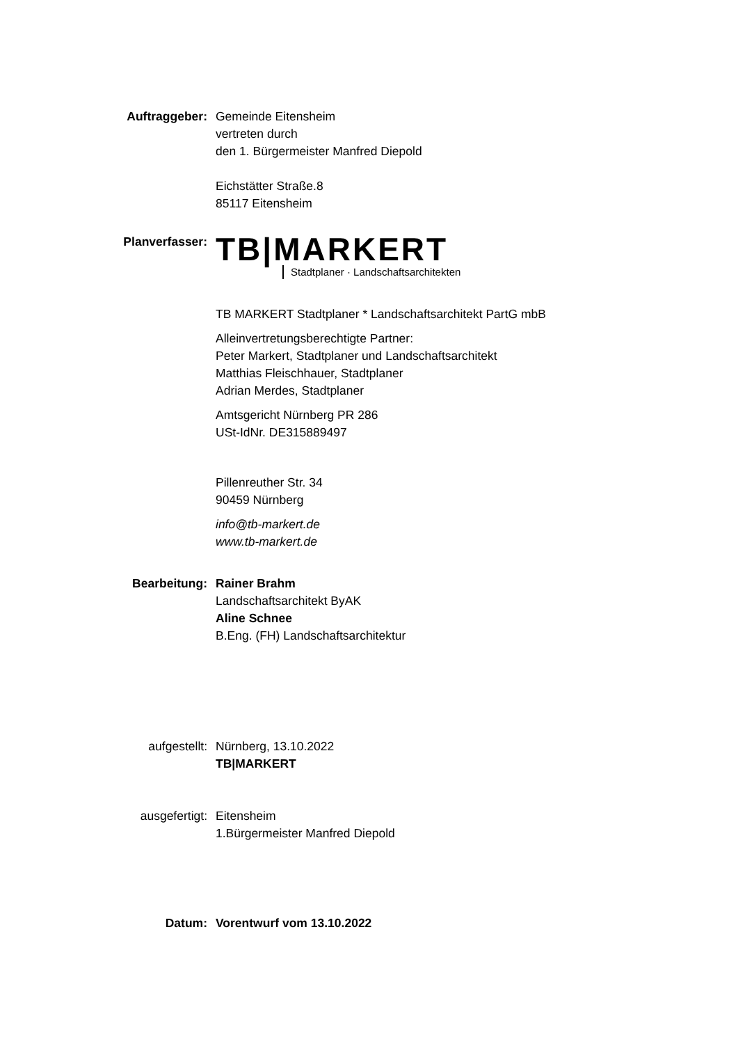Auftraggeber: Gemeinde Eitensheim
vertreten durch
den 1. Bürgermeister Manfred Diepold
Eichstätter Straße.8
85117 Eitensheim
Planverfasser:
TB|MARKERT
Stadtplaner · Landschaftsarchitekten
TB MARKERT Stadtplaner * Landschaftsarchitekt PartG mbB
Alleinvertretungsberechtigte Partner:
Peter Markert, Stadtplaner und Landschaftsarchitekt
Matthias Fleischhauer, Stadtplaner
Adrian Merdes, Stadtplaner
Amtsgericht Nürnberg PR 286
USt-IdNr. DE315889497
Pillenreuther Str. 34
90459 Nürnberg
info@tb-markert.de
www.tb-markert.de
Bearbeitung: Rainer Brahm
Landschaftsarchitekt ByAK
Aline Schnee
B.Eng. (FH) Landschaftsarchitektur
aufgestellt: Nürnberg, 13.10.2022
TB|MARKERT
ausgefertigt: Eitensheim
1.Bürgermeister Manfred Diepold
Datum: Vorentwurf vom 13.10.2022